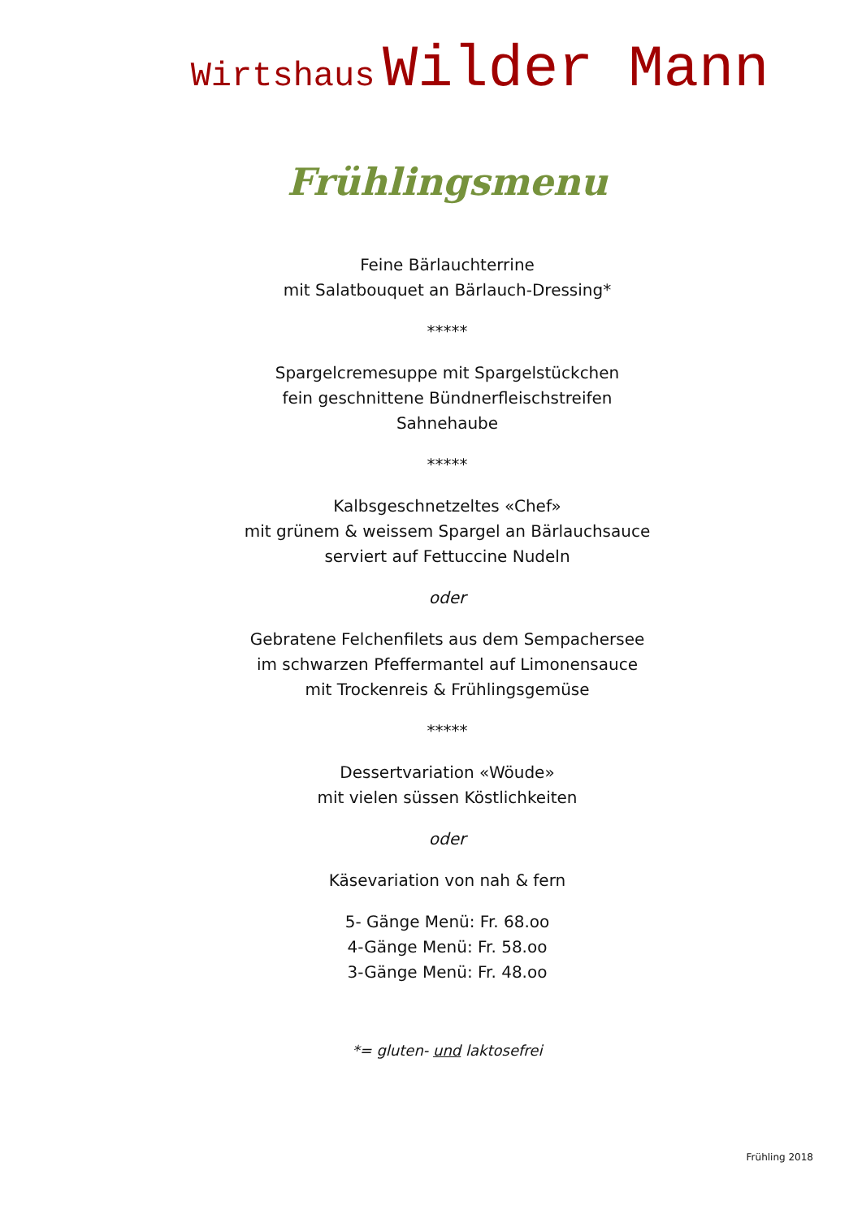Wirtshaus Wilder Mann
Frühlingsmenu
Feine Bärlauchterrine
mit Salatbouquet an Bärlauch-Dressing*
*****
Spargelcremesuppe mit Spargelstückchen
fein geschnittene Bündnerfleischstreifen
Sahnehaube
*****
Kalbsgeschnetzeltes «Chef»
mit grünem & weissem Spargel an Bärlauchsauce
serviert auf Fettuccine Nudeln
oder
Gebratene Felchenfilets aus dem Sempachersee
im schwarzen Pfeffermantel auf Limonensauce
mit Trockenreis & Frühlingsgemüse
*****
Dessertvariation «Wöude»
mit vielen süssen Köstlichkeiten
oder
Käsevariation von nah & fern
5- Gänge Menü: Fr. 68.oo
4-Gänge Menü: Fr. 58.oo
3-Gänge Menü: Fr. 48.oo
*= gluten- und laktosefrei
Frühling 2018